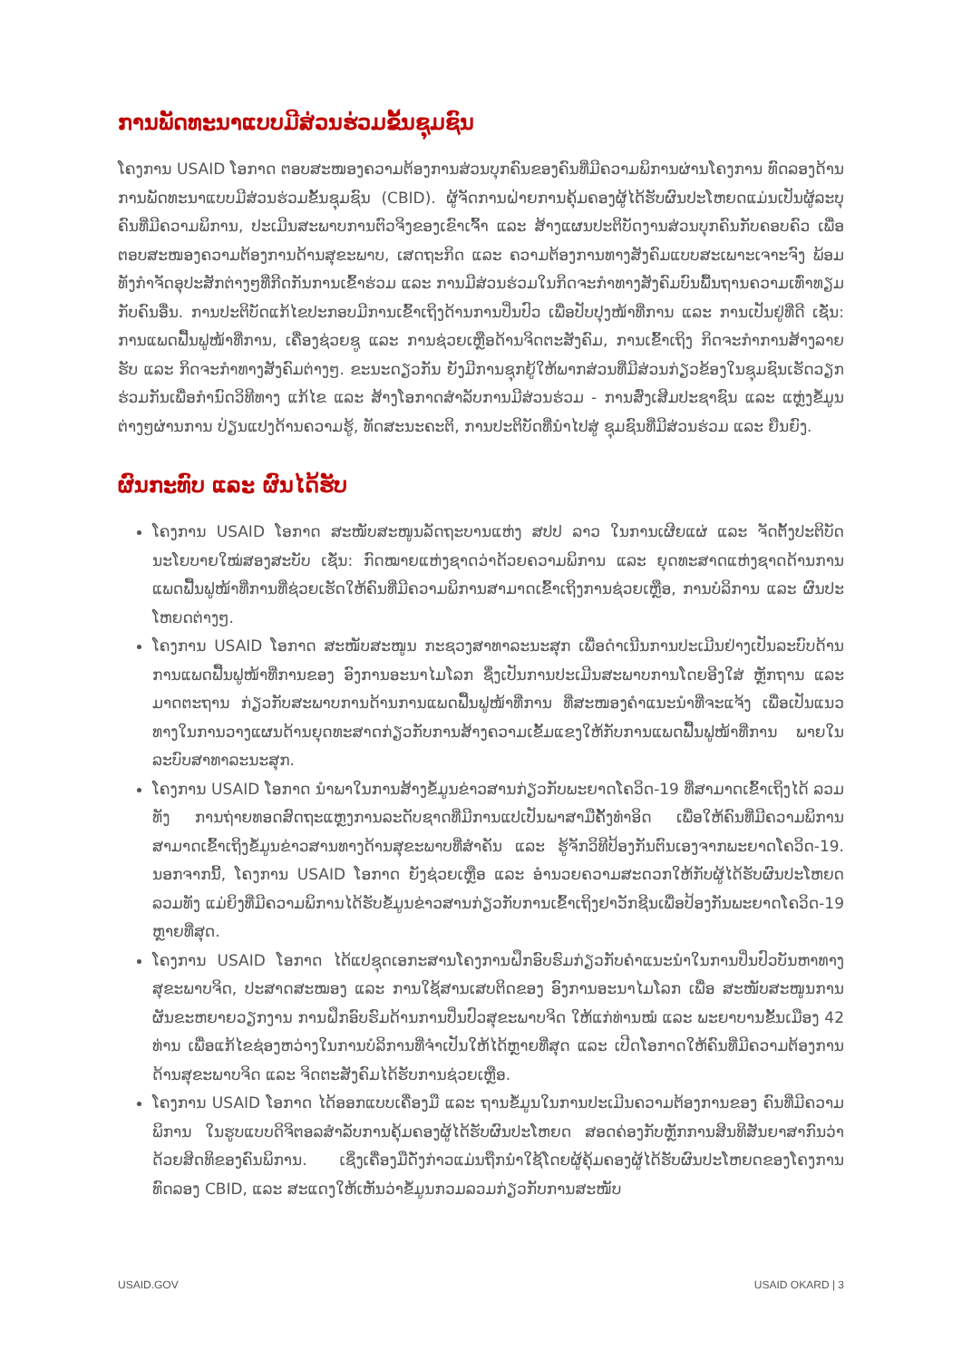ການພັດທະນາແບບມີສ່ວນຮ່ວມຂັ້ນຊຸມຊົນ
ໂຄງການ USAID ໂອກາດ ຕອບສະໜອງຄວາມຕ້ອງການສ່ວນບຸກຄົນຂອງຄົນທີ່ມີຄວາມພິການຜ່ານໂຄງການ ທົດລອງດ້ານການພັດທະນາແບບມີສ່ວນຮ່ວມຂັ້ນຊຸມຊົນ (CBID). ຜູ້ຈັດການຝ່າຍການຄຸ້ມຄອງຜູ້ໄດ້ຮັບຜົນປະໂຫຍດແມ່ນເປັນຜູ້ລະບຸຄົນທີ່ມີຄວາມພິການ, ປະເມີນສະພາບການຕົວຈິງຂອງເຂົາເຈົ້າ ແລະ ສ້າງແຜນປະຕິບັດງານສ່ວນບຸກຄົນກັບຄອບຄົວ ເພື່ອຕອບສະໜອງຄວາມຕ້ອງການດ້ານສຸຂະພາບ, ເສດຖະກິດ ແລະ ຄວາມຕ້ອງການທາງສັງຄົມແບບສະເພາະເຈາະຈົງ ພ້ອມທັງກຳຈັດອຸປະສັກຕ່າງໆທີ່ກີດກັນການເຂົ້າຮ່ວມ ແລະ ການມີສ່ວນຮ່ວມໃນກິດຈະກຳທາງສັງຄົມບົນພື້ນຖານຄວາມເທົ່າທຽມກັບຄົນອື່ນ. ການປະຕິບັດແກ້ໄຂປະກອບມີການເຂົ້າເຖິງດ້ານການປິ່ນປົວ ເພື່ອປັບປຸງໜ້າທີ່ການ ແລະ ການເປັນຢູ່ທີ່ດີ ເຊັ່ນ: ການແພດຟື້ນຟູໜ້າທີ່ການ, ເຄື່ອງຊ່ວຍຊູ ແລະ ການຊ່ວຍເຫຼືອດ້ານຈິດຕະສັງຄົມ, ການເຂົ້າເຖິງ ກິດຈະກຳການສ້າງລາຍຮັບ ແລະ ກິດຈະກຳທາງສັງຄົມຕ່າງໆ. ຂະນະດຽວກັນ ຍັງມີການຊຸກຍູ້ໃຫ້ພາກສ່ວນທີ່ມີສ່ວນກ່ຽວຂ້ອງໃນຊຸມຊົນເຮັດວຽກຮ່ວມກັນເພື່ອກຳນົດວິທີທາງ ແກ້ໄຂ ແລະ ສ້າງໂອກາດສຳລັບການມີສ່ວນຮ່ວມ - ການສົ່ງເສີມປະຊາຊົນ ແລະ ແຫຼ່ງຂໍ້ມູນຕ່າງໆຜ່ານການ ປ່ຽນແປງດ້ານຄວາມຮູ້, ທັດສະນະຄະຕິ, ການປະຕິບັດທີ່ນຳໄປສູ່ ຊຸມຊົນທີ່ມີສ່ວນຮ່ວມ ແລະ ຍືນຍົງ.
ຜົນກະທົບ ແລະ ຜົນໄດ້ຮັບ
ໂຄງການ USAID ໂອກາດ ສະໜັບສະໜູນລັດຖະບານແຫ່ງ ສປປ ລາວ ໃນການເຜີຍແຜ່ ແລະ ຈັດຕັ້ງປະຕິບັດນະໂຍບາຍໃໝ່ສອງສະບັບ ເຊັ່ນ: ກົດໝາຍແຫ່ງຊາດວ່າດ້ວຍຄວາມພິການ ແລະ ຍຸດທະສາດແຫ່ງຊາດດ້ານການແພດຟື້ນຟູໜ້າທີ່ການທີ່ຊ່ວຍເຮັດໃຫ້ຄົນທີ່ມີຄວາມພິການສາມາດເຂົ້າເຖິງການຊ່ວຍເຫຼືອ, ການບໍລິການ ແລະ ຜົນປະໂຫຍດຕ່າງໆ.
ໂຄງການ USAID ໂອກາດ ສະໜັບສະໜູນ ກະຊວງສາທາລະນະສຸກ ເພື່ອດຳເນີນການປະເມີນຢ່າງເປັນລະບົບດ້ານການແພດຟື້ນຟູໜ້າທີ່ການຂອງ ອົງການອະນາໄມໂລກ ຊຶ່ງເປັນການປະເມີນສະພາບການໂດຍອີງໃສ່ ຫຼັກຖານ ແລະ ມາດຕະຖານ ກ່ຽວກັບສະພາບການດ້ານການແພດຟື້ນຟູໜ້າທີ່ການ ທີ່ສະໜອງຄຳແນະນຳທີ່ຈະແຈ້ງ ເພື່ອເປັນແນວທາງໃນການວາງແຜນດ້ານຍຸດທະສາດກ່ຽວກັບການສ້າງຄວາມເຂັ້ມແຂງໃຫ້ກັບການແພດຟື້ນຟູໜ້າທີ່ການ ພາຍໃນລະບົບສາທາລະນະສຸກ.
ໂຄງການ USAID ໂອກາດ ນຳພາໃນການສ້າງຂໍ້ມູນຂ່າວສານກ່ຽວກັບພະຍາດໂຄວິດ-19 ທີ່ສາມາດເຂົ້າເຖິງໄດ້ ລວມທັງ ການຖ່າຍທອດສົດຖະແຫຼງການລະດັບຊາດທີ່ມີການແປເປັນພາສາມືຄັ້ງທຳອິດ ເພື່ອໃຫ້ຄົນທີ່ມີຄວາມພິການສາມາດເຂົ້າເຖິງຂໍ້ມູນຂ່າວສານທາງດ້ານສຸຂະພາບທີ່ສຳຄັນ ແລະ ຮູ້ຈັກວິທີປ້ອງກັນຕົນເອງຈາກພະຍາດໂຄວິດ-19. ນອກຈາກນີ້, ໂຄງການ USAID ໂອກາດ ຍັງຊ່ວຍເຫຼືອ ແລະ ອຳນວຍຄວາມສະດວກໃຫ້ກັບຜູ້ໄດ້ຮັບຜົນປະໂຫຍດ ລວມທັງ ແມ່ຍິງທີ່ມີຄວາມພິການໄດ້ຮັບຂໍ້ມູນຂ່າວສານກ່ຽວກັບການເຂົ້າເຖິງຢາວັກຊີນເພື່ອປ້ອງກັນພະຍາດໂຄວິດ-19 ຫຼາຍທີ່ສຸດ.
ໂຄງການ USAID ໂອກາດ ໄດ້ແປຊຸດເອກະສານໂຄງການຝຶກອົບຮົມກ່ຽວກັບຄຳແນະນຳໃນການປິ່ນປົວບັນຫາທາງສຸຂະພາບຈິດ, ປະສາດສະໝອງ ແລະ ການໃຊ້ສານເສບຕິດຂອງ ອົງການອະນາໄມໂລກ ເພື່ອ ສະໜັບສະໜູນການຜັນຂະຫຍາຍວຽກງານ ການຝຶກອົບຮົມດ້ານການປິ່ນປົວສຸຂະພາບຈິດ ໃຫ້ແກ່ທ່ານໝໍ ແລະ ພະຍາບານຂັ້ນເມືອງ 42 ທ່ານ ເພື່ອແກ້ໄຂຊ່ອງຫວ່າງໃນການບໍລິການທີ່ຈຳເປັນໃຫ້ໄດ້ຫຼາຍທີ່ສຸດ ແລະ ເປີດໂອກາດໃຫ້ຄົນທີ່ມີຄວາມຕ້ອງການດ້ານສຸຂະພາບຈິດ ແລະ ຈິດຕະສັງຄົມໄດ້ຮັບການຊ່ວຍເຫຼືອ.
ໂຄງການ USAID ໂອກາດ ໄດ້ອອກແບບເຄື່ອງມື ແລະ ຖານຂໍ້ມູນໃນການປະເມີນຄວາມຕ້ອງການຂອງ ຄົນທີ່ມີຄວາມພິການ ໃນຮູບແບບດິຈິຕອລສຳລັບການຄຸ້ມຄອງຜູ້ໄດ້ຮັບຜົນປະໂຫຍດ ສອດຄ່ອງກັບຫຼັກການສິນທິສັນຍາສາກົນວ່າດ້ວຍສິດທິຂອງຄົນພິການ. ເຊິ່ງເຄື່ອງມືດັ່ງກ່າວແມ່ນຖືກນຳໃຊ້ໂດຍຜູ້ຄຸ້ມຄອງຜູ້ໄດ້ຮັບຜົນປະໂຫຍດຂອງໂຄງການທົດລອງ CBID, ແລະ ສະແດງໃຫ້ເຫັນວ່າຂໍ້ມູນກວມລວມກ່ຽວກັບການສະໜັບ
USAID.GOV USAID OKARD | 3